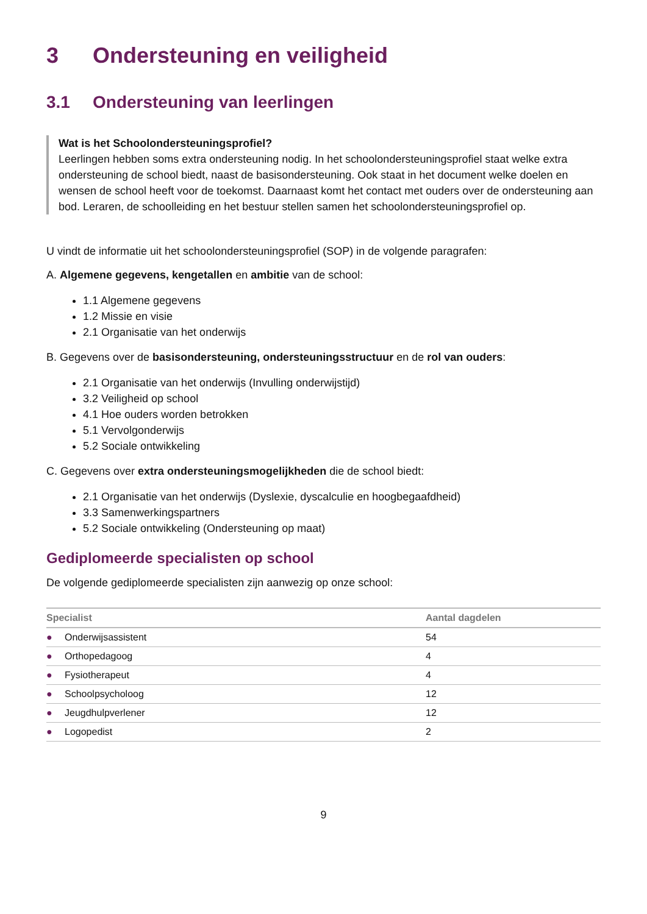3 Ondersteuning en veiligheid
3.1 Ondersteuning van leerlingen
Wat is het Schoolondersteuningsprofiel?
Leerlingen hebben soms extra ondersteuning nodig. In het schoolondersteuningsprofiel staat welke extra ondersteuning de school biedt, naast de basisondersteuning. Ook staat in het document welke doelen en wensen de school heeft voor de toekomst. Daarnaast komt het contact met ouders over de ondersteuning aan bod. Leraren, de schoolleiding en het bestuur stellen samen het schoolondersteuningsprofiel op.
U vindt de informatie uit het schoolondersteuningsprofiel (SOP) in de volgende paragrafen:
A. Algemene gegevens, kengetallen en ambitie van de school:
1.1 Algemene gegevens
1.2 Missie en visie
2.1 Organisatie van het onderwijs
B. Gegevens over de basisondersteuning, ondersteuningsstructuur en de rol van ouders:
2.1 Organisatie van het onderwijs (Invulling onderwijstijd)
3.2 Veiligheid op school
4.1 Hoe ouders worden betrokken
5.1 Vervolgonderwijs
5.2 Sociale ontwikkeling
C. Gegevens over extra ondersteuningsmogelijkheden die de school biedt:
2.1 Organisatie van het onderwijs (Dyslexie, dyscalculie en hoogbegaafdheid)
3.3 Samenwerkingspartners
5.2 Sociale ontwikkeling (Ondersteuning op maat)
Gediplomeerde specialisten op school
De volgende gediplomeerde specialisten zijn aanwezig op onze school:
| Specialist | | Aantal dagdelen |
| --- | --- | --- |
| ● | Onderwijsassistent | 54 |
| ● | Orthopedagoog | 4 |
| ● | Fysiotherapeut | 4 |
| ● | Schoolpsycholoog | 12 |
| ● | Jeugdhulpverlener | 12 |
| ● | Logopedist | 2 |
9